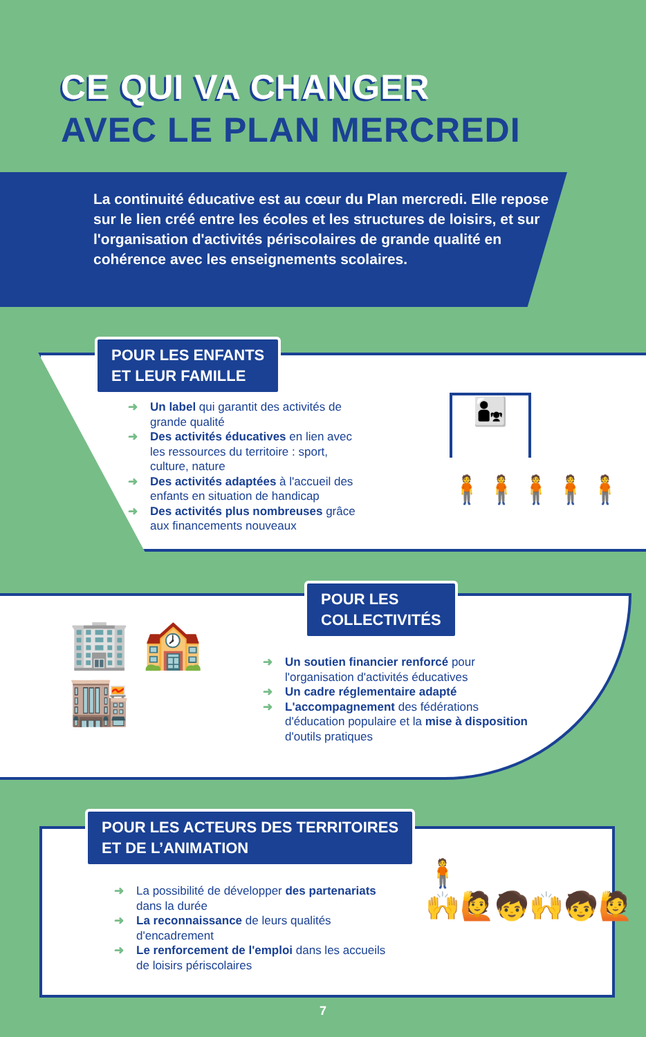CE QUI VA CHANGER
AVEC LE PLAN MERCREDI
La continuité éducative est au cœur du Plan mercredi. Elle repose sur le lien créé entre les écoles et les structures de loisirs, et sur l'organisation d'activités périscolaires de grande qualité en cohérence avec les enseignements scolaires.
POUR LES ENFANTS
ET LEUR FAMILLE
➜ Un label qui garantit des activités de grande qualité
➜ Des activités éducatives en lien avec les ressources du territoire : sport, culture, nature
➜ Des activités adaptées à l'accueil des enfants en situation de handicap
➜ Des activités plus nombreuses grâce aux financements nouveaux
👨‍👧
🧍🧍🧍🧍🧍
POUR LES
COLLECTIVITÉS
🏢 🏫
🏬
➜ Un soutien financier renforcé pour l'organisation d'activités éducatives
➜ Un cadre réglementaire adapté
➜ L'accompagnement des fédérations d'éducation populaire et la mise à disposition d'outils pratiques
POUR LES ACTEURS DES TERRITOIRES
ET DE L’ANIMATION
➜ La possibilité de développer des partenariats dans la durée
➜ La reconnaissance de leurs qualités d'encadrement
➜ Le renforcement de l'emploi dans les accueils de loisirs périscolaires
🧍
🙌🙋🧒🙌🧒🙋
7